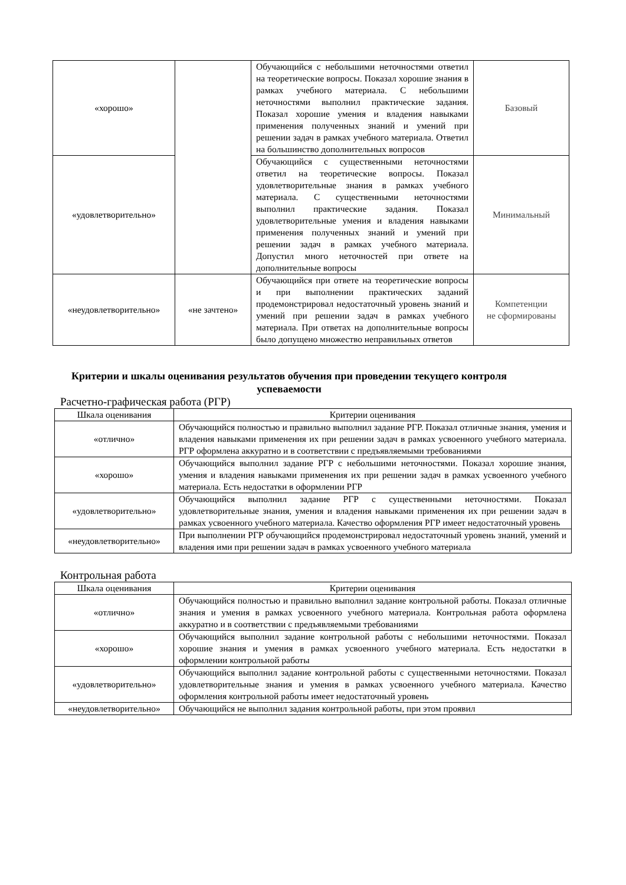| «хорошо» | | Обучающийся с небольшими неточностями ответил на теоретические вопросы. Показал хорошие знания в рамках учебного материала. С небольшими неточностями выполнил практические задания. Показал хорошие умения и владения навыками применения полученных знаний и умений при решении задач в рамках учебного материала. Ответил на большинство дополнительных вопросов | Базовый |
| «удовлетворительно» | | Обучающийся с существенными неточностями ответил на теоретические вопросы. Показал удовлетворительные знания в рамках учебного материала. С существенными неточностями выполнил практические задания. Показал удовлетворительные умения и владения навыками применения полученных знаний и умений при решении задач в рамках учебного материала. Допустил много неточностей при ответе на дополнительные вопросы | Минимальный |
| «неудовлетворительно» | «не зачтено» | Обучающийся при ответе на теоретические вопросы и при выполнении практических заданий продемонстрировал недостаточный уровень знаний и умений при решении задач в рамках учебного материала. При ответах на дополнительные вопросы было допущено множество неправильных ответов | Компетенции не сформированы |
Критерии и шкалы оценивания результатов обучения при проведении текущего контроля успеваемости
Расчетно-графическая работа (РГР)
| Шкала оценивания | Критерии оценивания |
| --- | --- |
| «отлично» | Обучающийся полностью и правильно выполнил задание РГР. Показал отличные знания, умения и владения навыками применения их при решении задач в рамках усвоенного учебного материала. РГР оформлена аккуратно и в соответствии с предъявляемыми требованиями |
| «хорошо» | Обучающийся выполнил задание РГР с небольшими неточностями. Показал хорошие знания, умения и владения навыками применения их при решении задач в рамках усвоенного учебного материала. Есть недостатки в оформлении РГР |
| «удовлетворительно» | Обучающийся выполнил задание РГР с существенными неточностями. Показал удовлетворительные знания, умения и владения навыками применения их при решении задач в рамках усвоенного учебного материала. Качество оформления РГР имеет недостаточный уровень |
| «неудовлетворительно» | При выполнении РГР обучающийся продемонстрировал недостаточный уровень знаний, умений и владения ими при решении задач в рамках усвоенного учебного материала |
Контрольная работа
| Шкала оценивания | Критерии оценивания |
| --- | --- |
| «отлично» | Обучающийся полностью и правильно выполнил задание контрольной работы. Показал отличные знания и умения в рамках усвоенного учебного материала. Контрольная работа оформлена аккуратно и в соответствии с предъявляемыми требованиями |
| «хорошо» | Обучающийся выполнил задание контрольной работы с небольшими неточностями. Показал хорошие знания и умения в рамках усвоенного учебного материала. Есть недостатки в оформлении контрольной работы |
| «удовлетворительно» | Обучающийся выполнил задание контрольной работы с существенными неточностями. Показал удовлетворительные знания и умения в рамках усвоенного учебного материала. Качество оформления контрольной работы имеет недостаточный уровень |
| «неудовлетворительно» | Обучающийся не выполнил задания контрольной работы, при этом проявил |